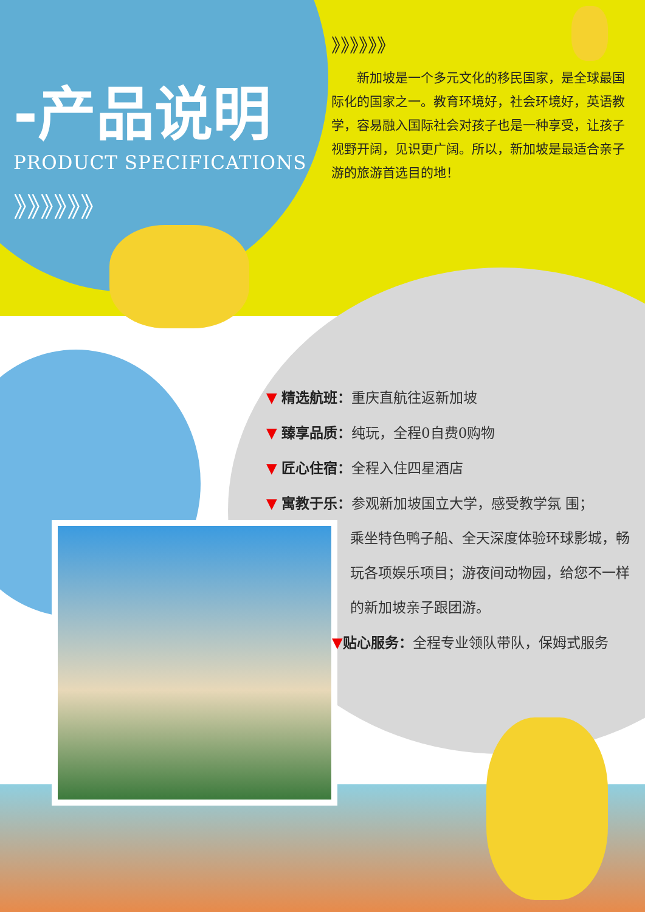-产品说明
PRODUCT SPECIFICATIONS
》》》》》》
》》》》》》
新加坡是一个多元文化的移民国家，是全球最国际化的国家之一。教育环境好，社会环境好，英语教学，容易融入国际社会对孩子也是一种享受，让孩子视野开阔，见识更广阔。所以，新加坡是最适合亲子游的旅游首选目的地！
▼ 精选航班：重庆直航往返新加坡
▼ 臻享品质：纯玩，全程0自费0购物
▼ 匠心住宿：全程入住四星酒店
▼ 寓教于乐：参观新加坡国立大学，感受教学氛 围；
乘坐特色鸭子船、全天深度体验环球影城，畅玩各项娱乐项目；游夜间动物园，给您不一样的新加坡亲子跟团游。
▼贴心服务：全程专业领队带队，保姆式服务